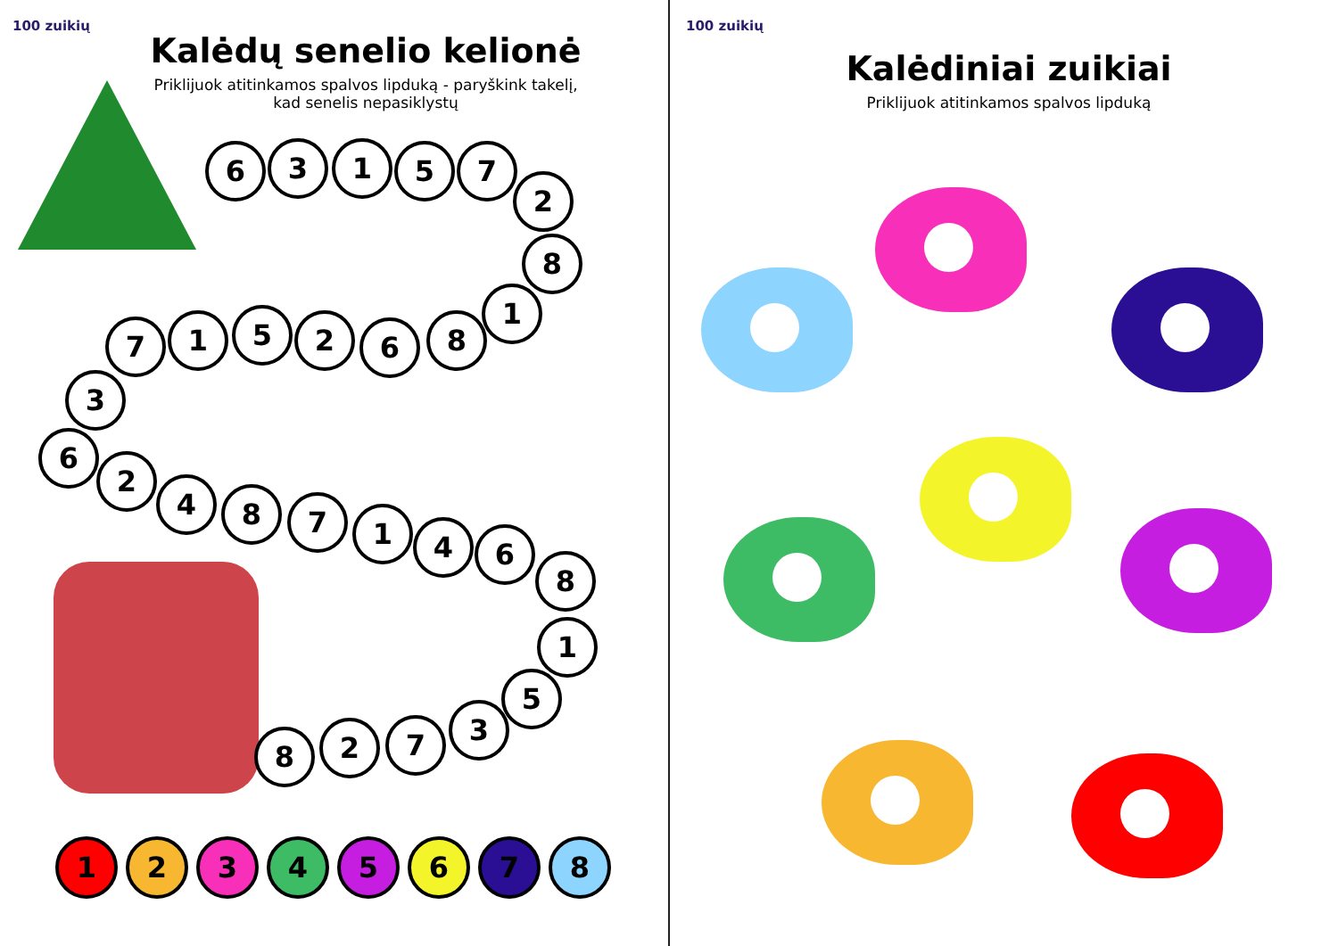100 zuikių
Kalėdų senelio kelionė
Priklijuok atitinkamos spalvos lipduką - paryškink takelį, kad senelis nepasiklystų
6 3 1 5 7
2
8
1
8
6
2
5
1
7
3
6
2
4 8 7 1 4 6
8
1
5
3
7
2
8
1 2 3 4 5 6 7 8
100 zuikių
Kalėdiniai zuikiai
Priklijuok atitinkamos spalvos lipduką